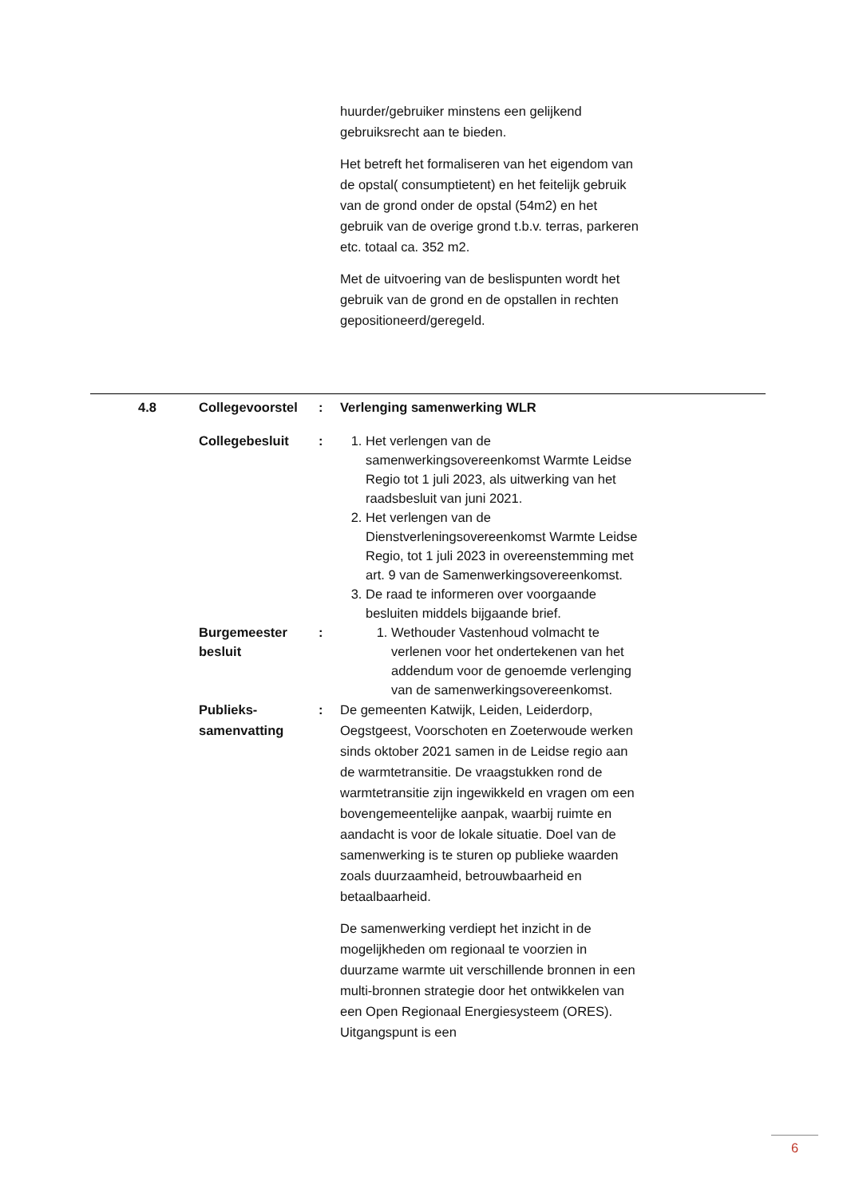huurder/gebruiker minstens een gelijkend gebruiksrecht aan te bieden.
Het betreft het formaliseren van het eigendom van de opstal( consumptietent) en het feitelijk gebruik van de grond onder de opstal (54m2) en het gebruik van de overige grond t.b.v. terras, parkeren etc. totaal ca. 352 m2.
Met de uitvoering van de beslispunten wordt het gebruik van de grond en de opstallen in rechten gepositioneerd/geregeld.
4.8 Collegevoorstel : Verlenging samenwerking WLR
Collegebesluit : 1. Het verlengen van de samenwerkingsovereenkomst Warmte Leidse Regio tot 1 juli 2023, als uitwerking van het raadsbesluit van juni 2021.
2. Het verlengen van de Dienstverleningsovereenkomst Warmte Leidse Regio, tot 1 juli 2023 in overeenstemming met art. 9 van de Samenwerkingsovereenkomst.
3. De raad te informeren over voorgaande besluiten middels bijgaande brief.
Burgemeester besluit
: 1. Wethouder Vastenhoud volmacht te verlenen voor het ondertekenen van het addendum voor de genoemde verlenging van de samenwerkingsovereenkomst.
Publieks-
samenvatting
: De gemeenten Katwijk, Leiden, Leiderdorp, Oegstgeest, Voorschoten en Zoeterwoude werken sinds oktober 2021 samen in de Leidse regio aan de warmtetransitie. De vraagstukken rond de warmtetransitie zijn ingewikkeld en vragen om een bovengemeentelijke aanpak, waarbij ruimte en aandacht is voor de lokale situatie. Doel van de samenwerking is te sturen op publieke waarden zoals duurzaamheid, betrouwbaarheid en betaalbaarheid.
De samenwerking verdiept het inzicht in de mogelijkheden om regionaal te voorzien in duurzame warmte uit verschillende bronnen in een multi-bronnen strategie door het ontwikkelen van een Open Regionaal Energiesysteem (ORES). Uitgangspunt is een
6